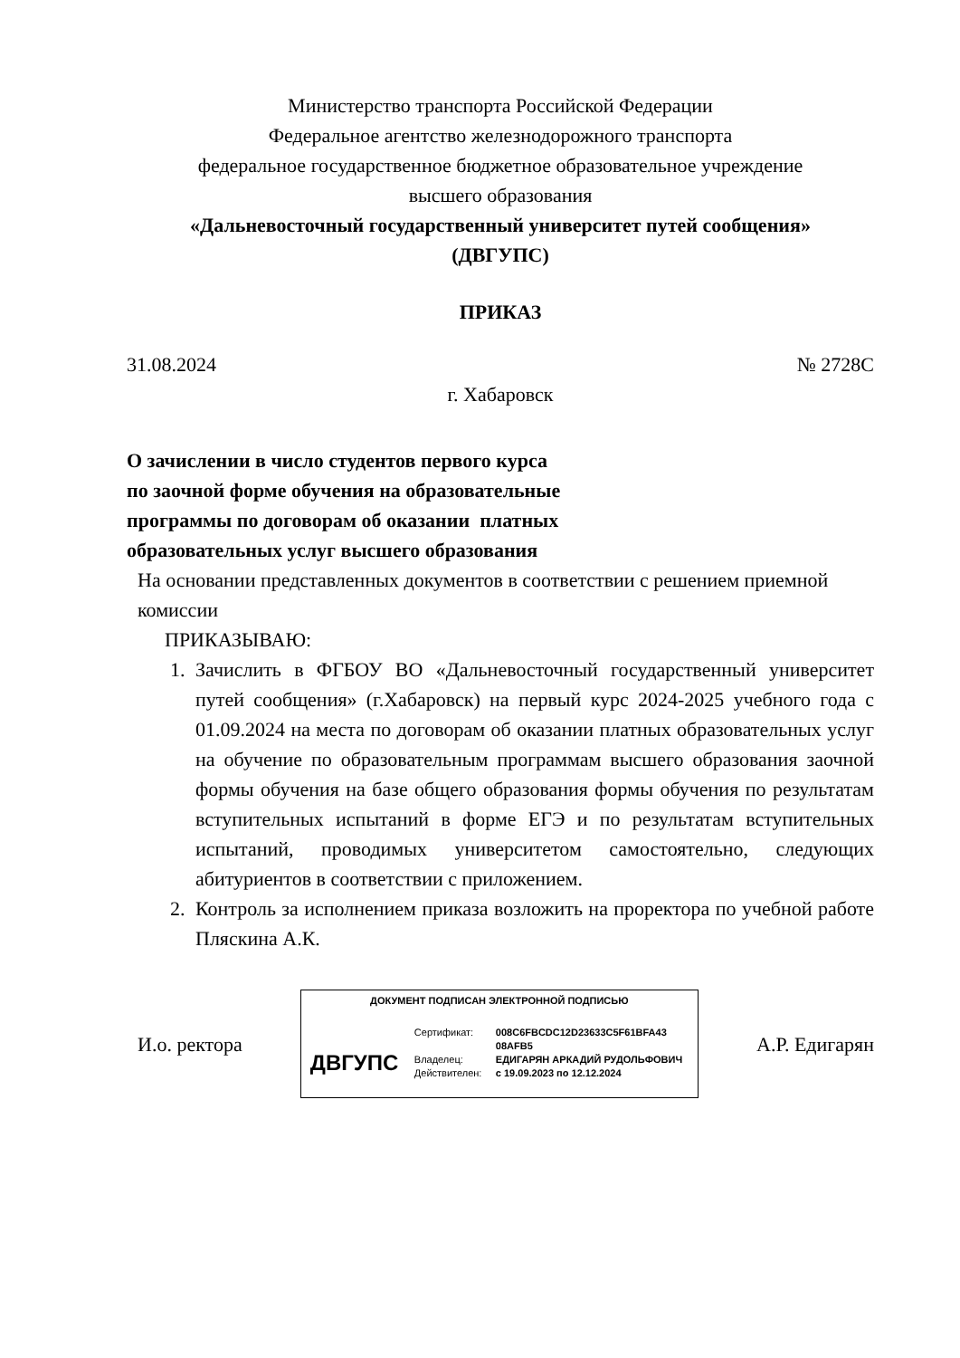Министерство транспорта Российской Федерации
Федеральное агентство железнодорожного транспорта
федеральное государственное бюджетное образовательное учреждение
высшего образования
«Дальневосточный государственный университет путей сообщения»
(ДВГУПС)
ПРИКАЗ
31.08.2024 № 2728С
г. Хабаровск
О зачислении в число студентов первого курса по заочной форме обучения на образовательные программы по договорам об оказании платных образовательных услуг высшего образования
На основании представленных документов в соответствии с решением приемной комиссии
ПРИКАЗЫВАЮ:
1. Зачислить в ФГБОУ ВО «Дальневосточный государственный университет путей сообщения» (г.Хабаровск) на первый курс 2024-2025 учебного года с 01.09.2024 на места по договорам об оказании платных образовательных услуг на обучение по образовательным программам высшего образования заочной формы обучения на базе общего образования формы обучения по результатам вступительных испытаний в форме ЕГЭ и по результатам вступительных испытаний, проводимых университетом самостоятельно, следующих абитуриентов в соответствии с приложением.
2. Контроль за исполнением приказа возложить на проректора по учебной работе Пляскина А.К.
И.о. ректора
ДОКУМЕНТ ПОДПИСАН ЭЛЕКТРОННОЙ ПОДПИСЬЮ
ДВГУПС
Сертификат: 008C6FBCDC12D23633C5F61BFA43
08AFB5
Владелец: ЕДИГАРЯН АРКАДИЙ РУДОЛЬФОВИЧ
Действителен: с 19.09.2023 по 12.12.2024
А.Р. Едигарян